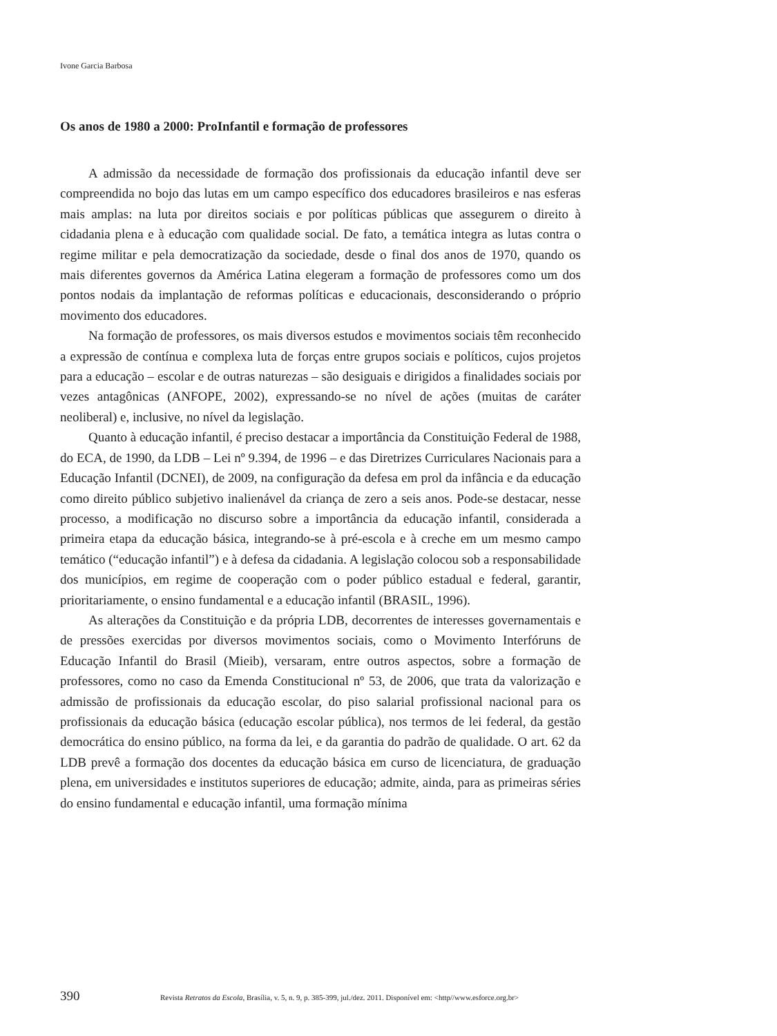Ivone Garcia Barbosa
Os anos de 1980 a 2000: ProInfantil e formação de professores
A admissão da necessidade de formação dos profissionais da educação infantil deve ser compreendida no bojo das lutas em um campo específico dos educadores brasileiros e nas esferas mais amplas: na luta por direitos sociais e por políticas públicas que assegurem o direito à cidadania plena e à educação com qualidade social. De fato, a temática integra as lutas contra o regime militar e pela democratização da sociedade, desde o final dos anos de 1970, quando os mais diferentes governos da América Latina elegeram a formação de professores como um dos pontos nodais da implantação de reformas políticas e educacionais, desconsiderando o próprio movimento dos educadores.
Na formação de professores, os mais diversos estudos e movimentos sociais têm reconhecido a expressão de contínua e complexa luta de forças entre grupos sociais e políticos, cujos projetos para a educação – escolar e de outras naturezas – são desiguais e dirigidos a finalidades sociais por vezes antagônicas (ANFOPE, 2002), expressando-se no nível de ações (muitas de caráter neoliberal) e, inclusive, no nível da legislação.
Quanto à educação infantil, é preciso destacar a importância da Constituição Federal de 1988, do ECA, de 1990, da LDB – Lei nº 9.394, de 1996 – e das Diretrizes Curriculares Nacionais para a Educação Infantil (DCNEI), de 2009, na configuração da defesa em prol da infância e da educação como direito público subjetivo inalienável da criança de zero a seis anos. Pode-se destacar, nesse processo, a modificação no discurso sobre a importância da educação infantil, considerada a primeira etapa da educação básica, integrando-se à pré-escola e à creche em um mesmo campo temático (“educação infantil”) e à defesa da cidadania. A legislação colocou sob a responsabilidade dos municípios, em regime de cooperação com o poder público estadual e federal, garantir, prioritariamente, o ensino fundamental e a educação infantil (BRASIL, 1996).
As alterações da Constituição e da própria LDB, decorrentes de interesses governamentais e de pressões exercidas por diversos movimentos sociais, como o Movimento Interfóruns de Educação Infantil do Brasil (Mieib), versaram, entre outros aspectos, sobre a formação de professores, como no caso da Emenda Constitucional nº 53, de 2006, que trata da valorização e admissão de profissionais da educação escolar, do piso salarial profissional nacional para os profissionais da educação básica (educação escolar pública), nos termos de lei federal, da gestão democrática do ensino público, na forma da lei, e da garantia do padrão de qualidade. O art. 62 da LDB prevê a formação dos docentes da educação básica em curso de licenciatura, de graduação plena, em universidades e institutos superiores de educação; admite, ainda, para as primeiras séries do ensino fundamental e educação infantil, uma formação mínima
390 Revista Retratos da Escola, Brasília, v. 5, n. 9, p. 385-399, jul./dez. 2011. Disponível em: <http//www.esforce.org.br>